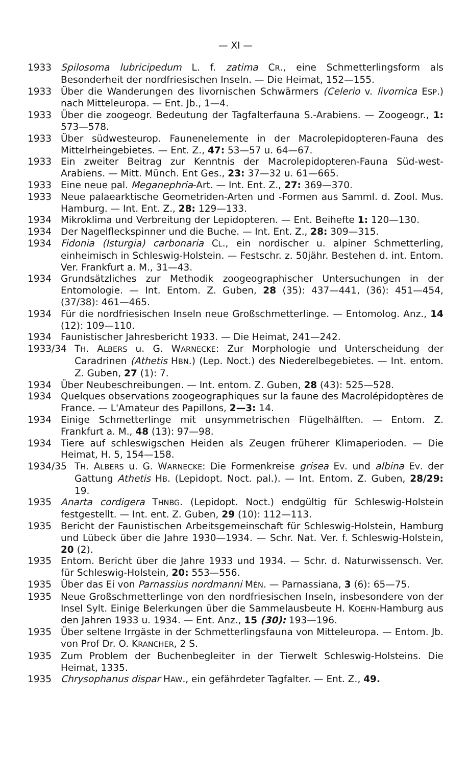— XI —
1933 Spilosoma lubricipedum L. f. zatima CR., eine Schmetterlingsform als Besonderheit der nordfriesischen Inseln. — Die Heimat, 152—155.
1933 Über die Wanderungen des livornischen Schwärmers (Celerio v. livornica ESP.) nach Mitteleuropa. — Ent. Jb., 1—4.
1933 Über die zoogeogr. Bedeutung der Tagfalterfauna S.-Arabiens. — Zoogeogr., 1: 573—578.
1933 Über südwesteurop. Faunenelemente in der Macrolepidopteren-Fauna des Mittelrheingebietes. — Ent. Z., 47: 53—57 u. 64—67.
1933 Ein zweiter Beitrag zur Kenntnis der Macrolepidopteren-Fauna Süd-west-Arabiens. — Mitt. Münch. Ent Ges., 23: 37—32 u. 61—665.
1933 Eine neue pal. Meganephria-Art. — Int. Ent. Z., 27: 369—370.
1933 Neue palaearktische Geometriden-Arten und -Formen aus Samml. d. Zool. Mus. Hamburg. — Int. Ent. Z., 28: 129—133.
1934 Mikroklima und Verbreitung der Lepidopteren. — Ent. Beihefte 1: 120—130.
1934 Der Nagelfleckspinner und die Buche. — Int. Ent. Z., 28: 309—315.
1934 Fidonia (Isturgia) carbonaria CL., ein nordischer u. alpiner Schmetterling, einheimisch in Schleswig-Holstein. — Festschr. z. 50jähr. Bestehen d. int. Entom. Ver. Frankfurt a. M., 31—43.
1934 Grundsätzliches zur Methodik zoogeographischer Untersuchungen in der Entomologie. — Int. Entom. Z. Guben, 28 (35): 437—441, (36): 451—454, (37/38): 461—465.
1934 Für die nordfriesischen Inseln neue Großschmetterlinge. — Entomolog. Anz., 14 (12): 109—110.
1934 Faunistischer Jahresbericht 1933. — Die Heimat, 241—242.
1933/34 TH. ALBERS u. G. WARNECKE: Zur Morphologie und Unterscheidung der Caradrinen (Athetis HBN.) (Lep. Noct.) des Niederelbegebietes. — Int. entom. Z. Guben, 27 (1): 7.
1934 Über Neubeschreibungen. — Int. entom. Z. Guben, 28 (43): 525—528.
1934 Quelques observations zoogeographiques sur la faune des Macrolépidoptères de France. — L'Amateur des Papillons, 2—3: 14.
1934 Einige Schmetterlinge mit unsymmetrischen Flügelhälften. — Entom. Z. Frankfurt a. M., 48 (13): 97—98.
1934 Tiere auf schleswigschen Heiden als Zeugen früherer Klimaperioden. — Die Heimat, H. 5, 154—158.
1934/35 TH. ALBERS u. G. WARNECKE: Die Formenkreise grisea EV. und albina EV. der Gattung Athetis HB. (Lepidopt. Noct. pal.). — Int. Entom. Z. Guben, 28/29: 19.
1935 Anarta cordigera THNBG. (Lepidopt. Noct.) endgültig für Schleswig-Holstein festgestellt. — Int. ent. Z. Guben, 29 (10): 112—113.
1935 Bericht der Faunistischen Arbeitsgemeinschaft für Schleswig-Holstein, Hamburg und Lübeck über die Jahre 1930—1934. — Schr. Nat. Ver. f. Schleswig-Holstein, 20 (2).
1935 Entom. Bericht über die Jahre 1933 und 1934. — Schr. d. Naturwissensch. Ver. für Schleswig-Holstein, 20: 553—556.
1935 Über das Ei von Parnassius nordmanni MÉN. — Parnassiana, 3 (6): 65—75.
1935 Neue Großschmetterlinge von den nordfriesischen Inseln, insbesondere von der Insel Sylt. Einige Belerkungen über die Sammelausbeute H. KOEHN-Hamburg aus den Jahren 1933 u. 1934. — Ent. Anz., 15 (30): 193—196.
1935 Über seltene Irrgäste in der Schmetterlingsfauna von Mitteleuropa. — Entom. Jb. von Prof Dr. O. KRANCHER, 2 S.
1935 Zum Problem der Buchenbegleiter in der Tierwelt Schleswig-Holsteins. Die Heimat, 1335.
1935 Chrysophanus dispar HAW., ein gefährdeter Tagfalter. — Ent. Z., 49.